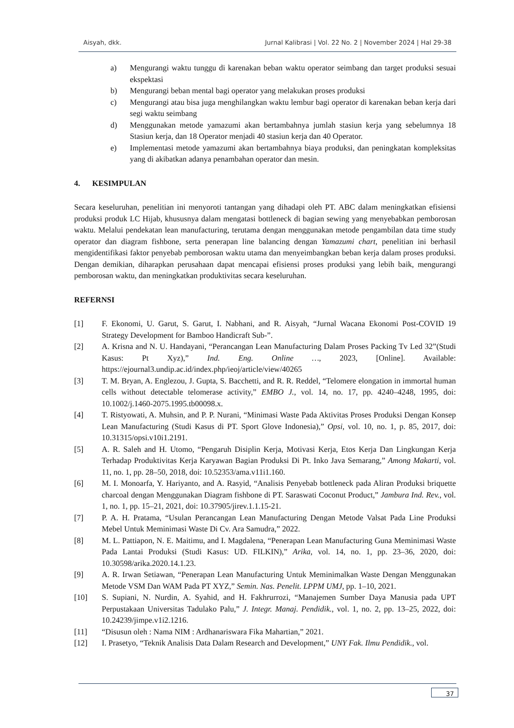Aisyah, dkk. Jurnal Kalibrasi | Vol. 22 No. 2 | November 2024 | Hal 29-38
a) Mengurangi waktu tunggu di karenakan beban waktu operator seimbang dan target produksi sesuai ekspektasi
b) Mengurangi beban mental bagi operator yang melakukan proses produksi
c) Mengurangi atau bisa juga menghilangkan waktu lembur bagi operator di karenakan beban kerja dari segi waktu seimbang
d) Menggunakan metode yamazumi akan bertambahnya jumlah stasiun kerja yang sebelumnya 18 Stasiun kerja, dan 18 Operator menjadi 40 stasiun kerja dan 40 Operator.
e) Implementasi metode yamazumi akan bertambahnya biaya produksi, dan peningkatan kompleksitas yang di akibatkan adanya penambahan operator dan mesin.
4. KESIMPULAN
Secara keseluruhan, penelitian ini menyoroti tantangan yang dihadapi oleh PT. ABC dalam meningkatkan efisiensi produksi produk LC Hijab, khususnya dalam mengatasi bottleneck di bagian sewing yang menyebabkan pemborosan waktu. Melalui pendekatan lean manufacturing, terutama dengan menggunakan metode pengambilan data time study operator dan diagram fishbone, serta penerapan line balancing dengan Yamazumi chart, penelitian ini berhasil mengidentifikasi faktor penyebab pemborosan waktu utama dan menyeimbangkan beban kerja dalam proses produksi. Dengan demikian, diharapkan perusahaan dapat mencapai efisiensi proses produksi yang lebih baik, mengurangi pemborosan waktu, dan meningkatkan produktivitas secara keseluruhan.
REFERNSI
[1] F. Ekonomi, U. Garut, S. Garut, I. Nabhani, and R. Aisyah, “Jurnal Wacana Ekonomi Post-COVID 19 Strategy Development for Bamboo Handicraft Sub-”.
[2] A. Krisna and N. U. Handayani, “Perancangan Lean Manufacturing Dalam Proses Packing Tv Led 32”(Studi Kasus: Pt Xyz),” Ind. Eng. Online …, 2023, [Online]. Available: https://ejournal3.undip.ac.id/index.php/ieoj/article/view/40265
[3] T. M. Bryan, A. Englezou, J. Gupta, S. Bacchetti, and R. R. Reddel, “Telomere elongation in immortal human cells without detectable telomerase activity,” EMBO J., vol. 14, no. 17, pp. 4240–4248, 1995, doi: 10.1002/j.1460-2075.1995.tb00098.x.
[4] T. Ristyowati, A. Muhsin, and P. P. Nurani, “Minimasi Waste Pada Aktivitas Proses Produksi Dengan Konsep Lean Manufacturing (Studi Kasus di PT. Sport Glove Indonesia),” Opsi, vol. 10, no. 1, p. 85, 2017, doi: 10.31315/opsi.v10i1.2191.
[5] A. R. Saleh and H. Utomo, “Pengaruh Disiplin Kerja, Motivasi Kerja, Etos Kerja Dan Lingkungan Kerja Terhadap Produktivitas Kerja Karyawan Bagian Produksi Di Pt. Inko Java Semarang,” Among Makarti, vol. 11, no. 1, pp. 28–50, 2018, doi: 10.52353/ama.v11i1.160.
[6] M. I. Monoarfa, Y. Hariyanto, and A. Rasyid, “Analisis Penyebab bottleneck pada Aliran Produksi briquette charcoal dengan Menggunakan Diagram fishbone di PT. Saraswati Coconut Product,” Jambura Ind. Rev., vol. 1, no. 1, pp. 15–21, 2021, doi: 10.37905/jirev.1.1.15-21.
[7] P. A. H. Pratama, “Usulan Perancangan Lean Manufacturing Dengan Metode Valsat Pada Line Produksi Mebel Untuk Meminimasi Waste Di Cv. Ara Samudra,” 2022.
[8] M. L. Pattiapon, N. E. Maitimu, and I. Magdalena, “Penerapan Lean Manufacturing Guna Meminimasi Waste Pada Lantai Produksi (Studi Kasus: UD. FILKIN),” Arika, vol. 14, no. 1, pp. 23–36, 2020, doi: 10.30598/arika.2020.14.1.23.
[9] A. R. Irwan Setiawan, “Penerapan Lean Manufacturing Untuk Meminimalkan Waste Dengan Menggunakan Metode VSM Dan WAM Pada PT XYZ,” Semin. Nas. Penelit. LPPM UMJ, pp. 1–10, 2021.
[10] S. Supiani, N. Nurdin, A. Syahid, and H. Fakhrurrozi, “Manajemen Sumber Daya Manusia pada UPT Perpustakaan Universitas Tadulako Palu,” J. Integr. Manaj. Pendidik., vol. 1, no. 2, pp. 13–25, 2022, doi: 10.24239/jimpe.v1i2.1216.
[11] “Disusun oleh : Nama NIM : Ardhanariswara Fika Mahartian,” 2021.
[12] I. Prasetyo, “Teknik Analisis Data Dalam Research and Development,” UNY Fak. Ilmu Pendidik., vol.
37